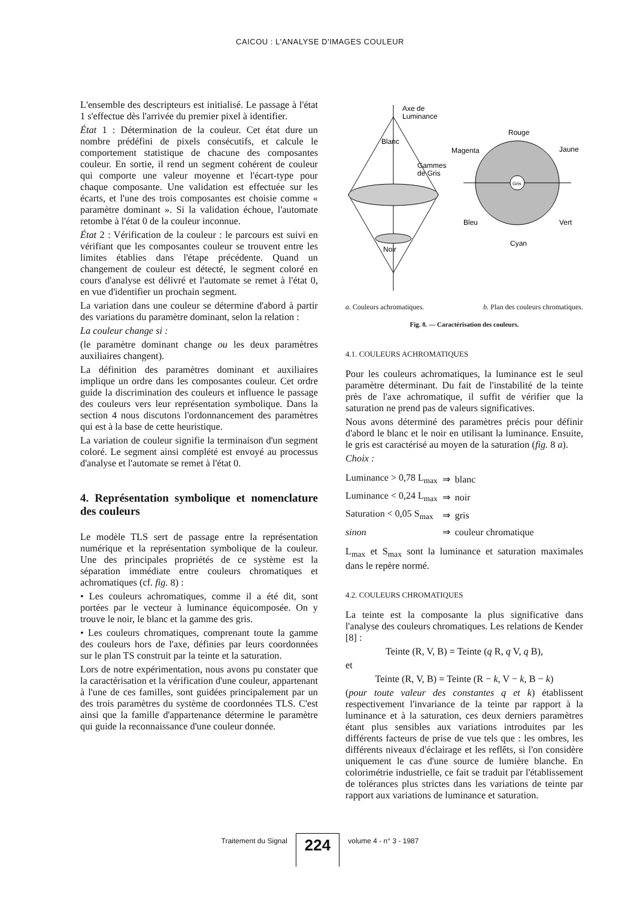CAICOU : L'ANALYSE D'IMAGES COULEUR
L'ensemble des descripteurs est initialisé. Le passage à l'état 1 s'effectue dès l'arrivée du premier pixel à identifier.
État 1 : Détermination de la couleur. Cet état dure un nombre prédéfini de pixels consécutifs, et calcule le comportement statistique de chacune des composantes couleur. En sortie, il rend un segment cohérent de couleur qui comporte une valeur moyenne et l'écart-type pour chaque composante. Une validation est effectuée sur les écarts, et l'une des trois composantes est choisie comme « paramètre dominant ». Si la validation échoue, l'automate retombe à l'état 0 de la couleur inconnue.
État 2 : Vérification de la couleur : le parcours est suivi en vérifiant que les composantes couleur se trouvent entre les limites établies dans l'étape précédente. Quand un changement de couleur est détecté, le segment coloré en cours d'analyse est délivré et l'automate se remet à l'état 0, en vue d'identifier un prochain segment.
La variation dans une couleur se détermine d'abord à partir des variations du paramètre dominant, selon la relation :
La couleur change si :
(le paramètre dominant change ou les deux paramètres auxiliaires changent).
La définition des paramètres dominant et auxiliaires implique un ordre dans les composantes couleur. Cet ordre guide la discrimination des couleurs et influence le passage des couleurs vers leur représentation symbolique. Dans la section 4 nous discutons l'ordonnancement des paramètres qui est à la base de cette heuristique.
La variation de couleur signifie la terminaison d'un segment coloré. Le segment ainsi complété est envoyé au processus d'analyse et l'automate se remet à l'état 0.
4. Représentation symbolique et nomenclature des couleurs
Le modèle TLS sert de passage entre la représentation numérique et la représentation symbolique de la couleur. Une des principales propriétés de ce système est la séparation immédiate entre couleurs chromatiques et achromatiques (cf. fig. 8) :
• Les couleurs achromatiques, comme il a été dit, sont portées par le vecteur à luminance équicomposée. On y trouve le noir, le blanc et la gamme des gris.
• Les couleurs chromatiques, comprenant toute la gamme des couleurs hors de l'axe, définies par leurs coordonnées sur le plan TS construit par la teinte et la saturation.
Lors de notre expérimentation, nous avons pu constater que la caractérisation et la vérification d'une couleur, appartenant à l'une de ces familles, sont guidées principalement par un des trois paramètres du système de coordonnées TLS. C'est ainsi que la famille d'appartenance détermine le paramètre qui guide la reconnaissance d'une couleur donnée.
Axe de
Luminance
Blanc
Gammes
de Gris
Noir
Rouge
Magenta
Jaune
Bleu
Vert
Cyan
Gris
a. Couleurs achromatiques. b. Plan des couleurs chromatiques.
Fig. 8. — Caractérisation des couleurs.
4.1. COULEURS ACHROMATIQUES
Pour les couleurs achromatiques, la luminance est le seul paramètre déterminant. Du fait de l'instabilité de la teinte près de l'axe achromatique, il suffit de vérifier que la saturation ne prend pas de valeurs significatives.
Nous avons déterminé des paramètres précis pour définir d'abord le blanc et le noir en utilisant la luminance. Ensuite, le gris est caractérisé au moyen de la saturation (fig. 8 a).
Choix :
| Luminance > 0,78 L<sub>max</sub> | ⇒ | blanc |
| Luminance < 0,24 L<sub>max</sub> | ⇒ | noir |
| Saturation < 0,05 S<sub>max</sub> | ⇒ | gris |
| sinon | ⇒ | couleur chromatique |
L<sub>max</sub> et S<sub>max</sub> sont la luminance et saturation maximales dans le repère normé.
4.2. COULEURS CHROMATIQUES
La teinte est la composante la plus significative dans l'analyse des couleurs chromatiques. Les relations de Kender [8] :
Teinte (R, V, B) = Teinte (q R, q V, q B),
et
Teinte (R, V, B) = Teinte (R − k, V − k, B − k)
(pour toute valeur des constantes q et k) établissent respectivement l'invariance de la teinte par rapport à la luminance et à la saturation, ces deux derniers paramètres étant plus sensibles aux variations introduites par les différents facteurs de prise de vue tels que : les ombres, les différents niveaux d'éclairage et les reflêts, si l'on considère uniquement le cas d'une source de lumière blanche. En colorimétrie industrielle, ce fait se traduit par l'établissement de tolérances plus strictes dans les variations de teinte par rapport aux variations de luminance et saturation.
Traitement du Signal 224 volume 4 - n° 3 - 1987